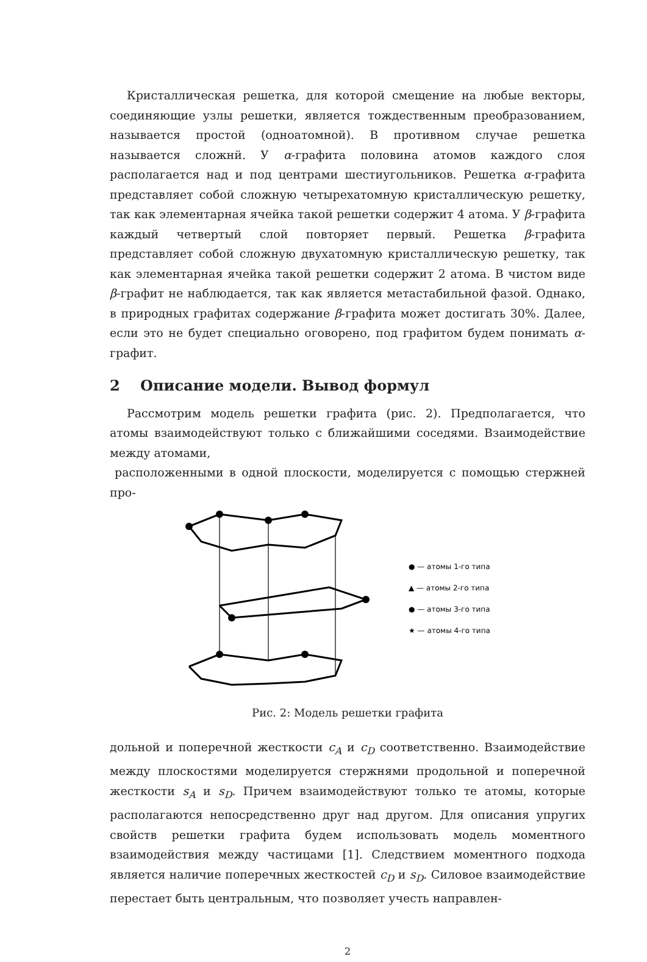Кристаллическая решетка, для которой смещение на любые векторы, соединяющие узлы решетки, является тождественным преобразованием, называется простой (одноатомной). В противном случае решетка называется сложнй. У α-графита половина атомов каждого слоя располагается над и под центрами шестиугольников. Решетка α-графита представляет собой сложную четырехатомную кристаллическую решетку, так как элементарная ячейка такой решетки содержит 4 атома. У β-графита каждый четвертый слой повторяет первый. Решетка β-графита представляет собой сложную двухатомную кристаллическую решетку, так как элементарная ячейка такой решетки содержит 2 атома. В чистом виде β-графит не наблюдается, так как является метастабильной фазой. Однако, в природных графитах содержание β-графита может достигать 30%. Далее, если это не будет специально оговорено, под графитом будем понимать α-графит.
2 Описание модели. Вывод формул
Рассмотрим модель решетки графита (рис. 2). Предполагается, что атомы взаимодействуют только с ближайшими соседями. Взаимодействие между атомами,
расположенными в одной плоскости, моделируется с помощью стержней про-
● — атомы 1-го типа
▲ — атомы 2-го типа
● — атомы 3-го типа
★ — атомы 4-го типа
Рис. 2: Модель решетки графита
дольной и поперечной жесткости c<sub>A</sub> и c<sub>D</sub> соответственно. Взаимодействие между плоскостями моделируется стержнями продольной и поперечной жесткости s<sub>A</sub> и s<sub>D</sub>. Причем взаимодействуют только те атомы, которые располагаются непосредственно друг над другом. Для описания упругих свойств решетки графита будем использовать модель моментного взаимодействия между частицами [1]. Следствием моментного подхода является наличие поперечных жесткостей c<sub>D</sub> и s<sub>D</sub>. Силовое взаимодействие перестает быть центральным, что позволяет учесть направлен-
2